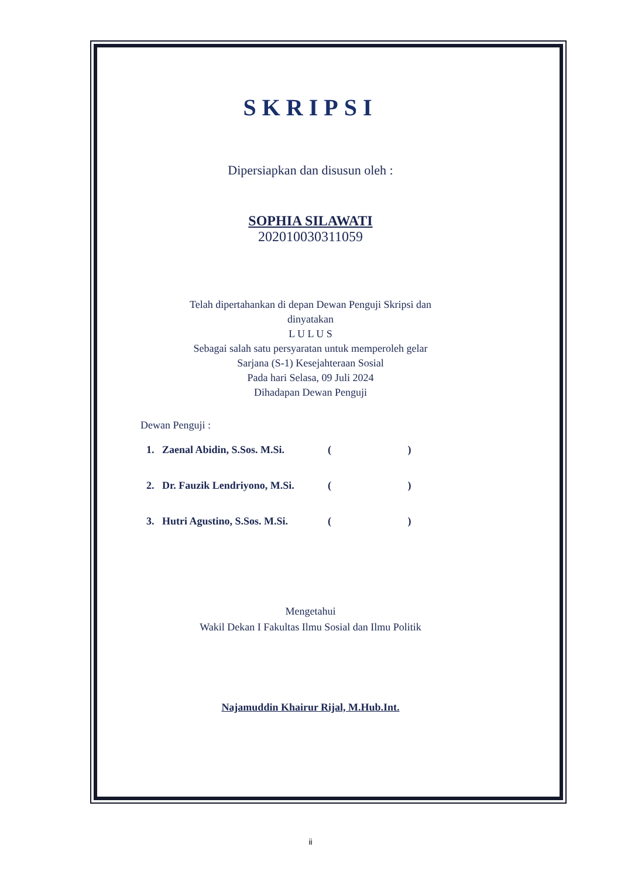SKRIPSI
Dipersiapkan dan disusun oleh :
SOPHIA SILAWATI
202010030311059
Telah dipertahankan di depan Dewan Penguji Skripsi dan
dinyatakan
L U L U S
Sebagai salah satu persyaratan untuk memperoleh gelar
Sarjana (S-1) Kesejahteraan Sosial
Pada hari Selasa, 09 Juli 2024
Dihadapan Dewan Penguji
Dewan Penguji :
1. Zaenal Abidin, S.Sos. M.Si. ( )
2. Dr. Fauzik Lendriyono, M.Si. ( )
3. Hutri Agustino, S.Sos. M.Si. ( )
Mengetahui
Wakil Dekan I Fakultas Ilmu Sosial dan Ilmu Politik
Najamuddin Khairur Rijal, M.Hub.Int.
ii